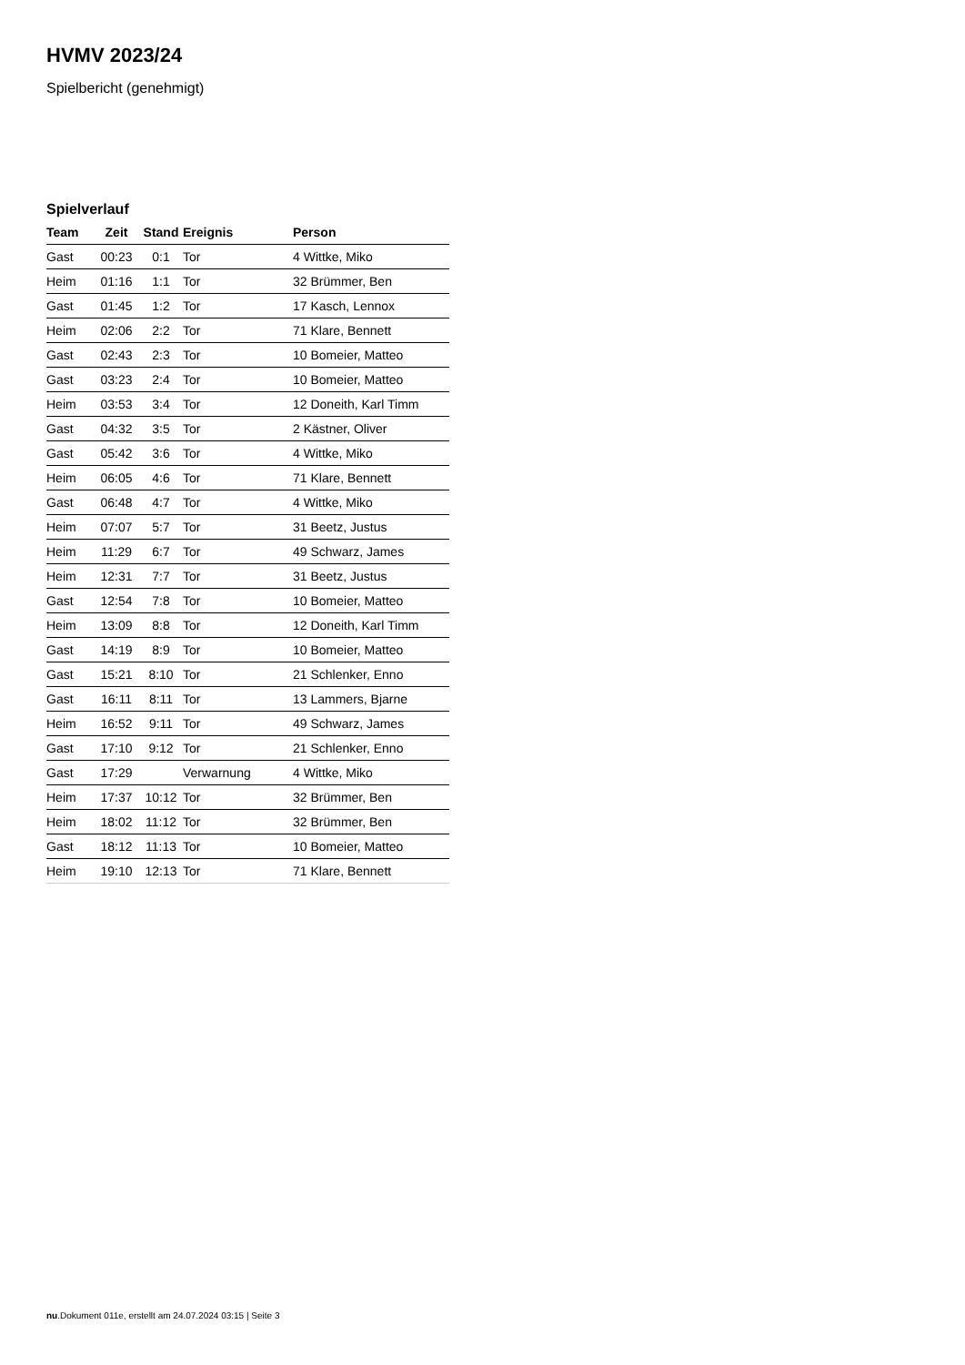HVMV 2023/24
Spielbericht (genehmigt)
Spielverlauf
| Team | Zeit | Stand | Ereignis | Person |
| --- | --- | --- | --- | --- |
| Gast | 00:23 | 0:1 | Tor | 4 Wittke, Miko |
| Heim | 01:16 | 1:1 | Tor | 32 Brümmer, Ben |
| Gast | 01:45 | 1:2 | Tor | 17 Kasch, Lennox |
| Heim | 02:06 | 2:2 | Tor | 71 Klare, Bennett |
| Gast | 02:43 | 2:3 | Tor | 10 Bomeier, Matteo |
| Gast | 03:23 | 2:4 | Tor | 10 Bomeier, Matteo |
| Heim | 03:53 | 3:4 | Tor | 12 Doneith, Karl Timm |
| Gast | 04:32 | 3:5 | Tor | 2 Kästner, Oliver |
| Gast | 05:42 | 3:6 | Tor | 4 Wittke, Miko |
| Heim | 06:05 | 4:6 | Tor | 71 Klare, Bennett |
| Gast | 06:48 | 4:7 | Tor | 4 Wittke, Miko |
| Heim | 07:07 | 5:7 | Tor | 31 Beetz, Justus |
| Heim | 11:29 | 6:7 | Tor | 49 Schwarz, James |
| Heim | 12:31 | 7:7 | Tor | 31 Beetz, Justus |
| Gast | 12:54 | 7:8 | Tor | 10 Bomeier, Matteo |
| Heim | 13:09 | 8:8 | Tor | 12 Doneith, Karl Timm |
| Gast | 14:19 | 8:9 | Tor | 10 Bomeier, Matteo |
| Gast | 15:21 | 8:10 | Tor | 21 Schlenker, Enno |
| Gast | 16:11 | 8:11 | Tor | 13 Lammers, Bjarne |
| Heim | 16:52 | 9:11 | Tor | 49 Schwarz, James |
| Gast | 17:10 | 9:12 | Tor | 21 Schlenker, Enno |
| Gast | 17:29 | | Verwarnung | 4 Wittke, Miko |
| Heim | 17:37 | 10:12 | Tor | 32 Brümmer, Ben |
| Heim | 18:02 | 11:12 | Tor | 32 Brümmer, Ben |
| Gast | 18:12 | 11:13 | Tor | 10 Bomeier, Matteo |
| Heim | 19:10 | 12:13 | Tor | 71 Klare, Bennett |
nu.Dokument 011e, erstellt am 24.07.2024 03:15 | Seite 3